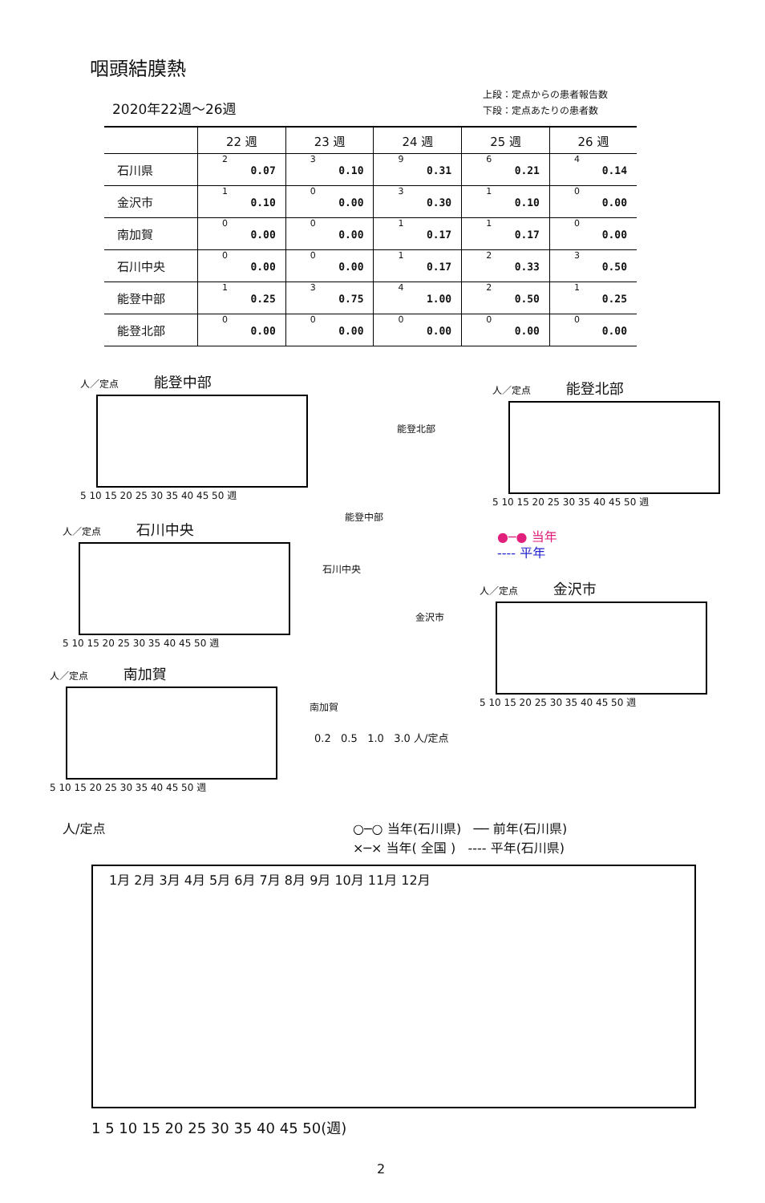咽頭結膜熱
2020年22週～26週
上段：定点からの患者報告数
下段：定点あたりの患者数
| | 22 週 | 23 週 | 24 週 | 25 週 | 26 週 |
| --- | --- | --- | --- | --- | --- |
| 石川県 | 2 0.07 | 3 0.10 | 9 0.31 | 6 0.21 | 4 0.14 |
| 金沢市 | 1 0.10 | 0 0.00 | 3 0.30 | 1 0.10 | 0 0.00 |
| 南加賀 | 0 0.00 | 0 0.00 | 1 0.17 | 1 0.17 | 0 0.00 |
| 石川中央 | 0 0.00 | 0 0.00 | 1 0.17 | 2 0.33 | 3 0.50 |
| 能登中部 | 1 0.25 | 3 0.75 | 4 1.00 | 2 0.50 | 1 0.25 |
| 能登北部 | 0 0.00 | 0 0.00 | 0 0.00 | 0 0.00 | 0 0.00 |
人／定点 能登中部
5 10 15 20 25 30 35 40 45 50 週
人／定点 能登北部
5 10 15 20 25 30 35 40 45 50 週
人／定点 石川中央
5 10 15 20 25 30 35 40 45 50 週
人／定点 金沢市
5 10 15 20 25 30 35 40 45 50 週
人／定点 南加賀
5 10 15 20 25 30 35 40 45 50 週
能登北部
能登中部
石川中央
金沢市
南加賀
●─● 当年
---- 平年
0.2 0.5 1.0 3.0 人/定点
○─○ 当年(石川県) ── 前年(石川県)
×─× 当年( 全国 ) ---- 平年(石川県)
人/定点
1月 2月 3月 4月 5月 6月 7月 8月 9月 10月 11月 12月
1 5 10 15 20 25 30 35 40 45 50(週)
2